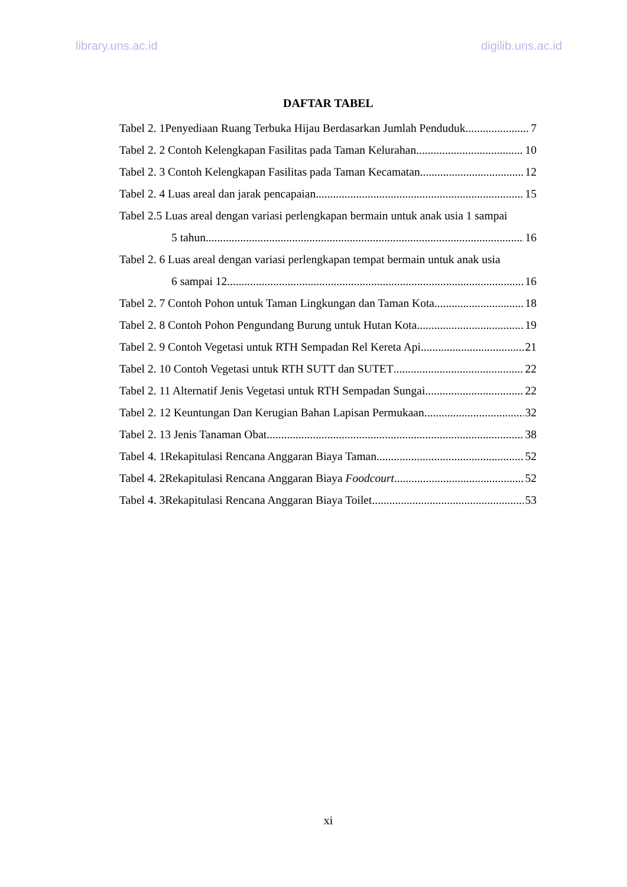library.uns.ac.id digilib.uns.ac.id
DAFTAR TABEL
Tabel 2. 1Penyediaan Ruang Terbuka Hijau Berdasarkan Jumlah Penduduk 7
Tabel 2. 2 Contoh Kelengkapan Fasilitas pada Taman Kelurahan 10
Tabel 2. 3 Contoh Kelengkapan Fasilitas pada Taman Kecamatan 12
Tabel 2. 4 Luas areal dan jarak pencapaian 15
Tabel 2.5 Luas areal dengan variasi perlengkapan bermain untuk anak usia 1 sampai
5 tahun 16
Tabel 2. 6 Luas areal dengan variasi perlengkapan tempat bermain untuk anak usia
6 sampai 12 16
Tabel 2. 7 Contoh Pohon untuk Taman Lingkungan dan Taman Kota 18
Tabel 2. 8 Contoh Pohon Pengundang Burung untuk Hutan Kota 19
Tabel 2. 9 Contoh Vegetasi untuk RTH Sempadan Rel Kereta Api 21
Tabel 2. 10 Contoh Vegetasi untuk RTH SUTT dan SUTET 22
Tabel 2. 11 Alternatif Jenis Vegetasi untuk RTH Sempadan Sungai 22
Tabel 2. 12 Keuntungan Dan Kerugian Bahan Lapisan Permukaan 32
Tabel 2. 13 Jenis Tanaman Obat 38
Tabel 4. 1Rekapitulasi Rencana Anggaran Biaya Taman 52
Tabel 4. 2Rekapitulasi Rencana Anggaran Biaya Foodcourt 52
Tabel 4. 3Rekapitulasi Rencana Anggaran Biaya Toilet 53
xi